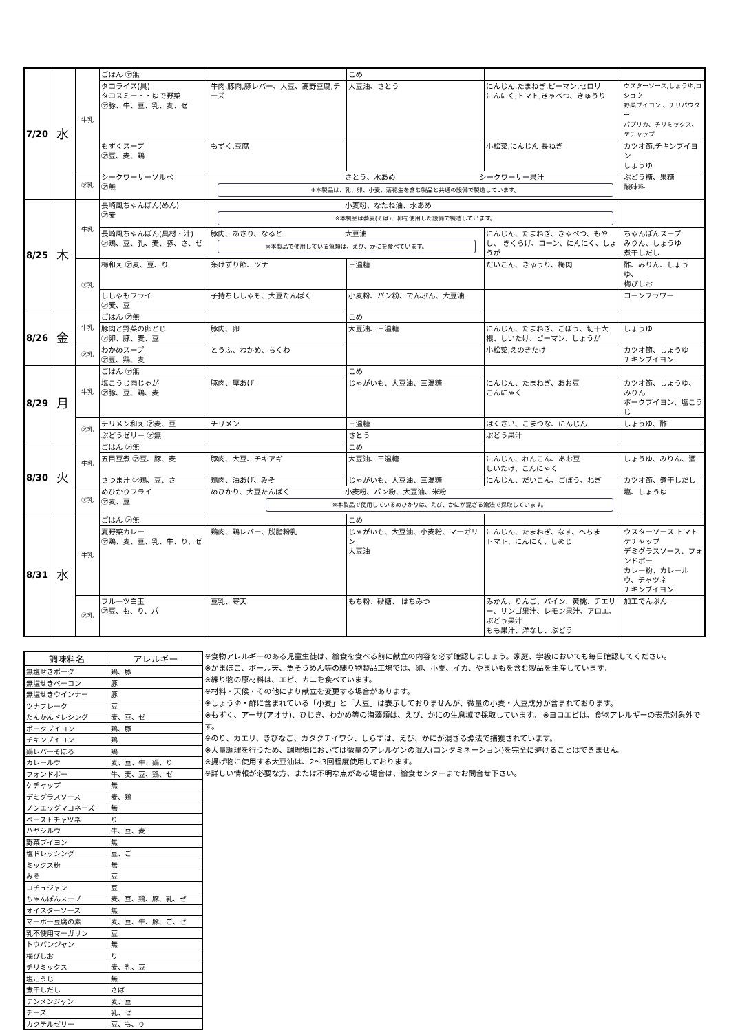| 7/20 | 水 | 牛乳 | ごはん ㋐無 | | こめ | | |
| | | | タコライス(具) タコスミート・ゆで野菜 ㋐豚、牛、豆、乳、麦、ゼ | 牛肉,豚肉,豚レバー、大豆、高野豆腐,チーズ | 大豆油、さとう | にんじん,たまねぎ,ピーマン,セロリ にんにく,トマト,きゃべつ、きゅうり | ウスターソース,しょうゆ,コショウ 野菜ブイヨン 、チリパウダー パプリカ、チリミックス、ケチャップ |
| | | | もずくスープ ㋐豆、麦、鶏 | もずく,豆腐 | | 小松菜,にんじん,長ねぎ | カツオ節,チキンブイヨン しょうゆ |
| | | ㋐乳 | シークワーサーソルベ ㋐無 | さとう、水あめ シークワーサー果汁 ※本製品は、乳、卵、小麦、落花生を含む製品と共通の設備で製造しています。 | | | ぶどう糖、果糖 酸味料 |
| 8/25 | 木 | 牛乳 | 長崎風ちゃんぽん(めん) ㋐麦 | 小麦粉、なたね油、水あめ ※本製品は蕎麦(そば)、卵を使用した設備で製造しています。 | | | |
| | | | 長崎風ちゃんぽん(具材・汁) ㋐鶏、豆、乳、麦、豚、さ、ゼ | 豚肉、あさり、なると 大豆油 ※本製品で使用している魚類は、えび、かにを食べています。 | | にんじん、たまねぎ、きゃべつ、もやし、 きくらげ、コーン、にんにく、しょうが | ちゃんぽんスープ みりん、しょうゆ 煮干しだし |
| | | ㋐乳 | 梅和え ㋐麦、豆、り | 糸けずり節、ツナ | 三温糖 | だいこん、きゅうり、梅肉 | 酢、みりん、しょうゆ、 梅びしお |
| | | | ししゃもフライ ㋐麦、豆 | 子持ちししゃも、大豆たんぱく | 小麦粉、パン粉、でんぷん、大豆油 | | コーンフラワー |
| 8/26 | 金 | 牛乳 | ごはん ㋐無 | | こめ | | |
| | | | 豚肉と野菜の卵とじ ㋐卵、豚、麦、豆 | 豚肉、卵 | 大豆油、三温糖 | にんじん、たまねぎ、ごぼう、切干大根、しいたけ、ピーマン、しょうが | しょうゆ |
| | | ㋐乳 | わかめスープ ㋐豆、鶏、麦 | とうふ、わかめ、ちくわ | | 小松菜,えのきたけ | カツオ節、しょうゆ チキンブイヨン |
| 8/29 | 月 | 牛乳 | ごはん ㋐無 | | こめ | | |
| | | | 塩こうじ肉じゃが ㋐豚、豆、鶏、麦 | 豚肉、厚あげ | じゃがいも、大豆油、三温糖 | にんじん、たまねぎ、あお豆 こんにゃく | カツオ節、しょうゆ、みりん ポークブイヨン、塩こうじ |
| | | ㋐乳 | チリメン和え ㋐麦、豆 | チリメン | 三温糖 | はくさい、こまつな、にんじん | しょうゆ、酢 |
| | | | ぶどうゼリー ㋐無 | | さとう | ぶどう果汁 | |
| 8/30 | 火 | 牛乳 | ごはん ㋐無 | | こめ | | |
| | | | 五目豆煮 ㋐豆、豚、麦 | 豚肉、大豆、チキアギ | 大豆油、三温糖 | にんじん、れんこん、あお豆 しいたけ、こんにゃく | しょうゆ、みりん、酒 |
| | | | さつま汁 ㋐鶏、豆、さ | 鶏肉、油あげ、みそ | じゃがいも、大豆油、三温糖 | にんじん、だいこん、ごぼう、ねぎ | カツオ節、煮干しだし |
| | | ㋐乳 | めひかりフライ ㋐麦、豆 | めひかり、大豆たんぱく 小麦粉、パン粉、大豆油、米粉 ※本製品で使用しているめひかりは、えび、かにが混ざる漁法で採取しています。 | | | 塩、しょうゆ |
| 8/31 | 水 | 牛乳 | ごはん ㋐無 | | こめ | | |
| | | | 夏野菜カレー ㋐鶏、麦、豆、乳、牛、り、ゼ | 鶏肉、鶏レバー、脱脂粉乳 | じゃがいも、大豆油、小麦粉、マーガリン 大豆油 | にんじん、たまねぎ、なす、へちま トマト、にんにく、しめじ | ウスターソース,トマトケチャップ デミグラスソース、フォンドボー カレー粉、カレールウ、チャツネ チキンブイヨン |
| | | ㋐乳 | フルーツ白玉 ㋐豆、も、り、パ | 豆乳、寒天 | もち粉、砂糖、 はちみつ | みかん、りんご、パイン、黄桃、チエリー、リンゴ果汁、レモン果汁、アロエ、ぶどう果汁 もも果汁、洋なし、ぶどう | 加工でんぷん |
| 調味料名 | アレルギー |
| --- | --- |
| 無塩せきポーク | 鶏、豚 |
| 無塩せきベーコン | 豚 |
| 無塩せきウインナー | 豚 |
| ツナフレーク | 豆 |
| たんかんドレシング | 麦、豆、ゼ |
| ポークブイヨン | 鶏、豚 |
| チキンブイヨン | 鶏 |
| 鶏レバーそぼろ | 鶏 |
| カレールウ | 麦、豆、牛、鶏、り |
| フォンドボー | 牛、麦、豆、鶏、ゼ |
| ケチャップ | 無 |
| デミグラスソース | 麦、鶏 |
| ノンエッグマヨネーズ | 無 |
| ペーストチャツネ | り |
| ハヤシルウ | 牛、豆、麦 |
| 野菜ブイヨン | 無 |
| 塩ドレッシング | 豆、ご |
| ミックス粉 | 無 |
| みそ | 豆 |
| コチュジャン | 豆 |
| ちゃんぽんスープ | 麦、豆、鶏、豚、乳、ゼ |
| オイスターソース | 無 |
| マーボー豆腐の素 | 麦、豆、牛、豚、ご、ゼ |
| 乳不使用マーガリン | 豆 |
| トウバンジャン | 無 |
| 梅びしお | り |
| チリミックス | 麦、乳、豆 |
| 塩こうじ | 無 |
| 煮干しだし | さば |
| テンメンジャン | 麦、豆 |
| チーズ | 乳、ゼ |
| カクテルゼリー | 豆、も、り |
※食物アレルギーのある児童生徒は、給食を食べる前に献立の内容を必ず確認しましょう。家庭、学級においても毎日確認してください。
※かまぼこ、ボール天、魚そうめん等の練り物製品工場では、卵、小麦、イカ、やまいもを含む製品を生産しています。
※練り物の原材料は、エビ、カニを食べています。
※材料・天候・その他により献立を変更する場合があります。
※しょうゆ・酢に含まれている「小麦」と「大豆」は表示しておりませんが、微量の小麦・大豆成分が含まれております。
※もずく、アーサ(アオサ)、ひじき、わかめ等の海藻類は、えび、かにの生息域で採取しています。 ※ヨコエビは、食物アレルギーの表示対象外です。
※のり、カエリ、きびなご、カタクチイワシ、しらすは、えび、かにが混ざる漁法で捕獲されています。
※大量調理を行うため、調理場においては微量のアレルゲンの混入(コンタミネーション)を完全に避けることはできません。
※揚げ物に使用する大豆油は、2～3回程度使用しております。
※詳しい情報が必要な方、または不明な点がある場合は、給食センターまでお問合せ下さい。